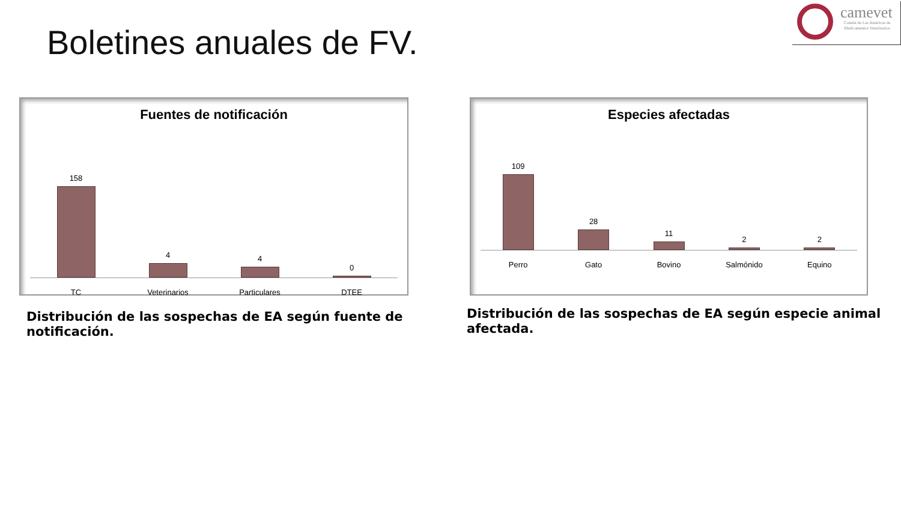Boletines anuales de FV.
camevet
Comité de Las Américas de
Medicamentos Veterinarios
Fuentes de notificación
158
TC
4
Veterinarios
4
Particulares
0
DTEE
Especies afectadas
109
Perro
28
Gato
11
Bovino
2
Salmónido
2
Equino
Distribución de las sospechas de EA según fuente de notificación.
Distribución de las sospechas de EA según especie animal afectada.